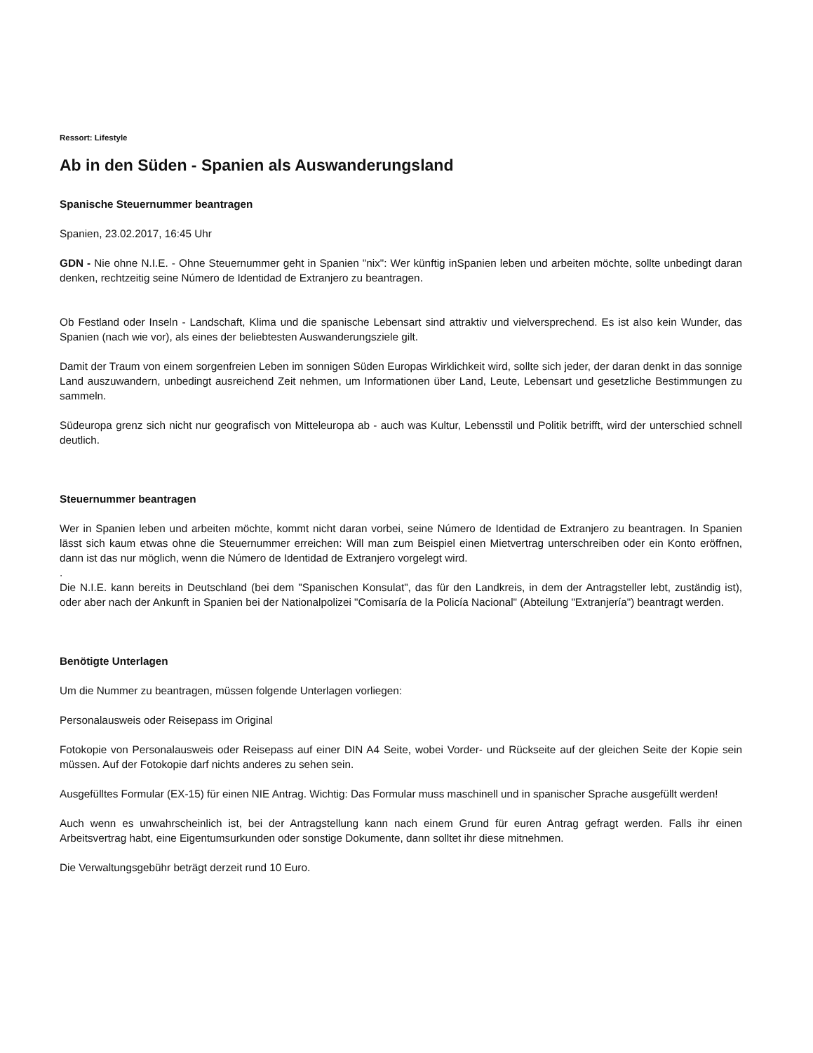Ressort: Lifestyle
Ab in den Süden - Spanien als Auswanderungsland
Spanische Steuernummer beantragen
Spanien, 23.02.2017, 16:45 Uhr
GDN - Nie ohne N.I.E. - Ohne Steuernummer geht in Spanien "nix": Wer künftig inSpanien leben und arbeiten möchte, sollte unbedingt daran denken, rechtzeitig seine Número de Identidad de Extranjero zu beantragen.
Ob Festland oder Inseln - Landschaft, Klima und die spanische Lebensart sind attraktiv und vielversprechend. Es ist also kein Wunder, das Spanien (nach wie vor), als eines der beliebtesten Auswanderungsziele gilt.
Damit der Traum von einem sorgenfreien Leben im sonnigen Süden Europas Wirklichkeit wird, sollte sich jeder, der daran denkt in das sonnige Land auszuwandern, unbedingt ausreichend Zeit nehmen, um Informationen über Land, Leute, Lebensart und gesetzliche Bestimmungen zu sammeln.
Südeuropa grenz sich nicht nur geografisch von Mitteleuropa ab - auch was Kultur, Lebensstil und Politik betrifft, wird der unterschied schnell deutlich.
Steuernummer beantragen
Wer in Spanien leben und arbeiten möchte, kommt nicht daran vorbei, seine Número de Identidad de Extranjero zu beantragen. In Spanien lässt sich kaum etwas ohne die Steuernummer erreichen: Will man zum Beispiel einen Mietvertrag unterschreiben oder ein Konto eröffnen, dann ist das nur möglich, wenn die Número de Identidad de Extranjero vorgelegt wird.
.
Die N.I.E. kann bereits in Deutschland (bei dem "Spanischen Konsulat", das für den Landkreis, in dem der Antragsteller lebt, zuständig ist), oder aber nach der Ankunft in Spanien bei der Nationalpolizei "Comisaría de la Policía Nacional" (Abteilung "Extranjería") beantragt werden.
Benötigte Unterlagen
Um die Nummer zu beantragen, müssen folgende Unterlagen vorliegen:
Personalausweis oder Reisepass im Original
Fotokopie von Personalausweis oder Reisepass auf einer DIN A4 Seite, wobei Vorder- und Rückseite auf der gleichen Seite der Kopie sein müssen. Auf der Fotokopie darf nichts anderes zu sehen sein.
Ausgefülltes Formular (EX-15) für einen NIE Antrag. Wichtig: Das Formular muss maschinell und in spanischer Sprache ausgefüllt werden!
Auch wenn es unwahrscheinlich ist, bei der Antragstellung kann nach einem Grund für euren Antrag gefragt werden. Falls ihr einen Arbeitsvertrag habt, eine Eigentumsurkunden oder sonstige Dokumente, dann solltet ihr diese mitnehmen.
Die Verwaltungsgebühr beträgt derzeit rund 10 Euro.